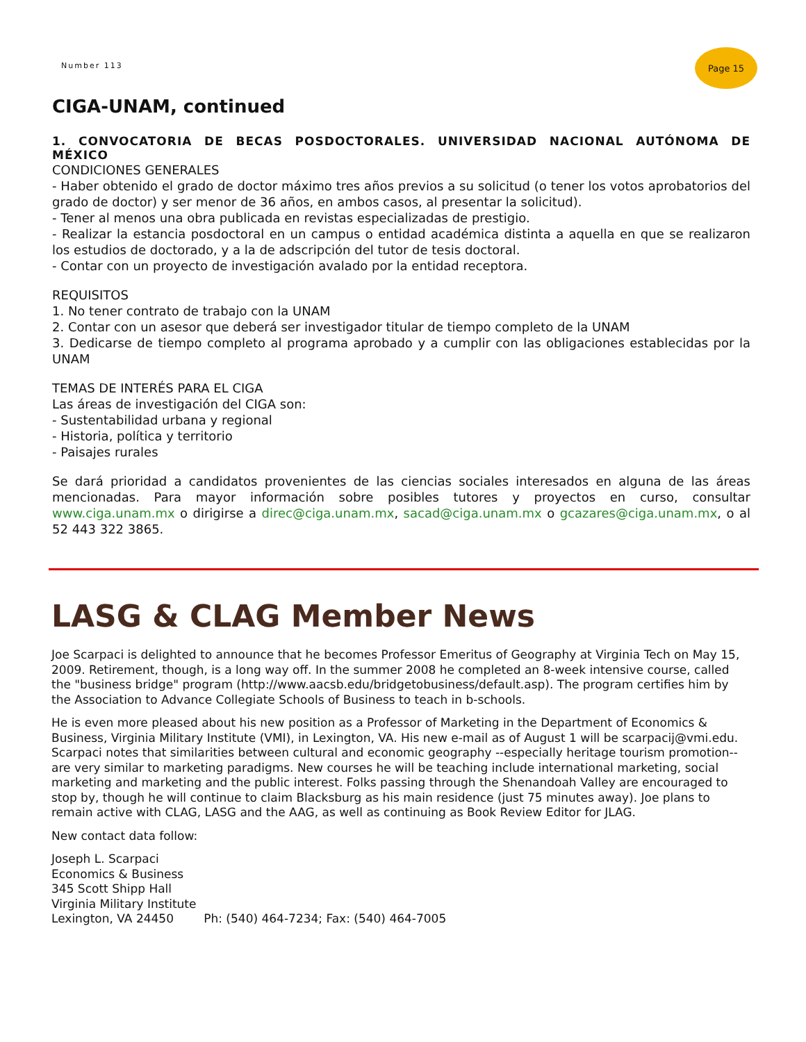Number 113
Page 15
CIGA-UNAM, continued
1. CONVOCATORIA DE BECAS POSDOCTORALES. UNIVERSIDAD NACIONAL AUTÓNOMA DE MÉXICO
CONDICIONES GENERALES
- Haber obtenido el grado de doctor máximo tres años previos a su solicitud (o tener los votos aprobatorios del grado de doctor) y ser menor de 36 años, en ambos casos, al presentar la solicitud).
- Tener al menos una obra publicada en revistas especializadas de prestigio.
- Realizar la estancia posdoctoral en un campus o entidad académica distinta a aquella en que se realizaron los estudios de doctorado, y a la de adscripción del tutor de tesis doctoral.
- Contar con un proyecto de investigación avalado por la entidad receptora.
REQUISITOS
1. No tener contrato de trabajo con la UNAM
2. Contar con un asesor que deberá ser investigador titular de tiempo completo de la UNAM
3. Dedicarse de tiempo completo al programa aprobado y a cumplir con las obligaciones establecidas por la UNAM
TEMAS DE INTERÉS PARA EL CIGA
Las áreas de investigación del CIGA son:
- Sustentabilidad urbana y regional
- Historia, política y territorio
- Paisajes rurales
Se dará prioridad a candidatos provenientes de las ciencias sociales interesados en alguna de las áreas mencionadas. Para mayor información sobre posibles tutores y proyectos en curso, consultar www.ciga.unam.mx o dirigirse a direc@ciga.unam.mx, sacad@ciga.unam.mx o gcazares@ciga.unam.mx, o al 52 443 322 3865.
LASG & CLAG Member News
Joe Scarpaci is delighted to announce that he becomes Professor Emeritus of Geography at Virginia Tech on May 15, 2009. Retirement, though, is a long way off. In the summer 2008 he completed an 8-week intensive course, called the "business bridge" program (http://www.aacsb.edu/bridgetobusiness/default.asp). The program certifies him by the Association to Advance Collegiate Schools of Business to teach in b-schools.
He is even more pleased about his new position as a Professor of Marketing in the Department of Economics & Business, Virginia Military Institute (VMI), in Lexington, VA. His new e-mail as of August 1 will be scarpacij@vmi.edu. Scarpaci notes that similarities between cultural and economic geography --especially heritage tourism promotion-- are very similar to marketing paradigms. New courses he will be teaching include international marketing, social marketing and marketing and the public interest. Folks passing through the Shenandoah Valley are encouraged to stop by, though he will continue to claim Blacksburg as his main residence (just 75 minutes away). Joe plans to remain active with CLAG, LASG and the AAG, as well as continuing as Book Review Editor for JLAG.
New contact data follow:
Joseph L. Scarpaci
Economics & Business
345 Scott Shipp Hall
Virginia Military Institute
Lexington, VA 24450 Ph: (540) 464-7234; Fax: (540) 464-7005